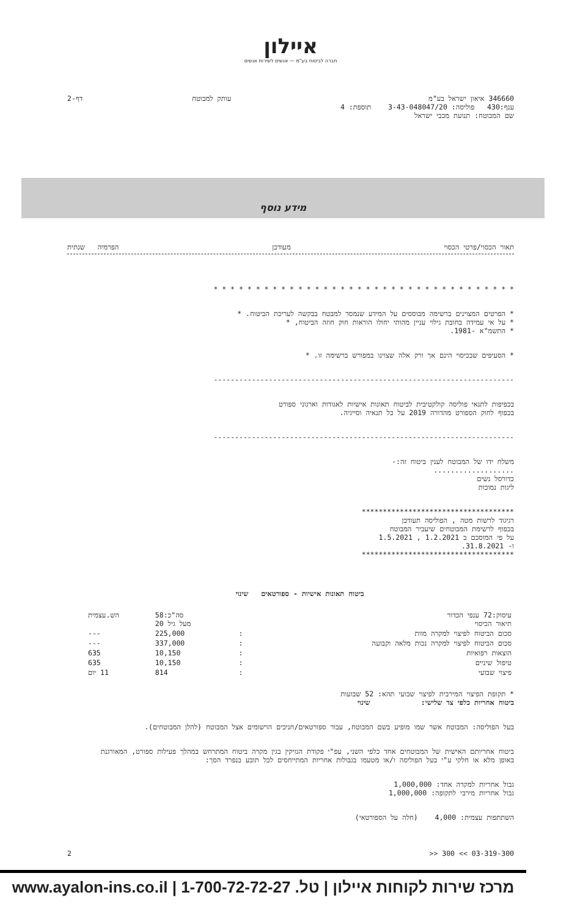איילון
חברה לביטוח בע"מ — אנשים לשירות אנשים
346660 איאון ישראל בע"מ
ענף:430 פוליסה: 3-43-048047/20 תוספת: 4
שם המבוטח: תנועת מכבי ישראל
עותק למבוטח דף-2
מידע נוסף
תאור הכסוי/פרטי הכסוי מעודכן הפרמיה שנתית
* * * * * * * * * * * * * * * * * * * * * * * * * * * * * * * * * * * *
* הפרטים המצוינים ברשימה מבוססים על המידע שנמסר למבטח בבקשה לעריכת הביטוח. *
* על אי עמידה בחובת גילוי עניין מהותי יחולו הוראות חוק חוזה הביטוח, *
* התשמ"א -1981.
* הסעיפים שבכיסוי הינם אך ורק אלה שצוינו במפורש ברשימה זו. *
-----------------------------------------------------------------------
בכפיפות לתנאי פוליסה קולקטיבית לביטוח תאונות אישיות לאגודות וארגוני ספורט
בכפוף לחוק הספורט מהדורה 2019 על כל תנאיה וסייגיה.
-----------------------------------------------------------------------
משלח ידו של המבוטח לענין ביטוח זה:-
...................
כדורסל נשים
ליגות נמוכות
************************************
רגיגוד לרשות מטה , הפוליסה תעודכן
בכפוף לרשימת המבוטחים שיעביר המבוטח
על פי המוסכם ב 1.2.2021 , 1.5.2021
ו- 31.8.2021.
************************************
ביטוח תאונות אישיות - ספורטאים שינוי
| עיסוק:72 ענפי הכדור תיאור הכיסוי | | סה"כ:58 מעל גיל 20 | הש.עצמית |
| --- | --- | --- | --- |
| סכום הביטוח לפיצוי למקרה מוות | : | 225,000 | --- |
| סכום הביטוח לפיצוי למקרה נכות מלאה וקבועה | : | 337,000 | --- |
| הוצאות רפואיות | : | 10,150 | 635 |
| טיפול שיניים | : | 10,150 | 635 |
| פיצוי שבועי | : | 814 | 11 יום |
* תקופת הפיצוי המירבית לפיצוי שבועי תהא: 52 שבועות
ביטוח אחריות כלפי צד שלישי: שינוי
בעל הפוליסה: המבוטח אשר שמו מופיע בשם המבוטח, עבור ספורטאים/חניכים הרשומים אצל המבוטח (להלן המבוטחים).
ביטוח אחריותם האישית של המבוטחים אחד כלפי השני, עפ"י פקודת הנזיקין בגין מקרה ביטוח המתרחש במהלך פעילות ספורט, המאורגנת באופן מלא או חלקי ע"י בעל הפוליסה ו/או מטעמו בגבולות אחריות המתייחסים לכל תובע בנפרד הסך:
גבול אחריות למקרה אחד: 1,000,000
גבול אחריות מירבי לתקופה: 1,000,000
השתתפות עצמית: 4,000 (חלה על הספורטאי)
03-319-300 >> 300 << 2
מרכז שירות לקוחות איילון | טל. 1-700-72-72-27 | www.ayalon-ins.co.il